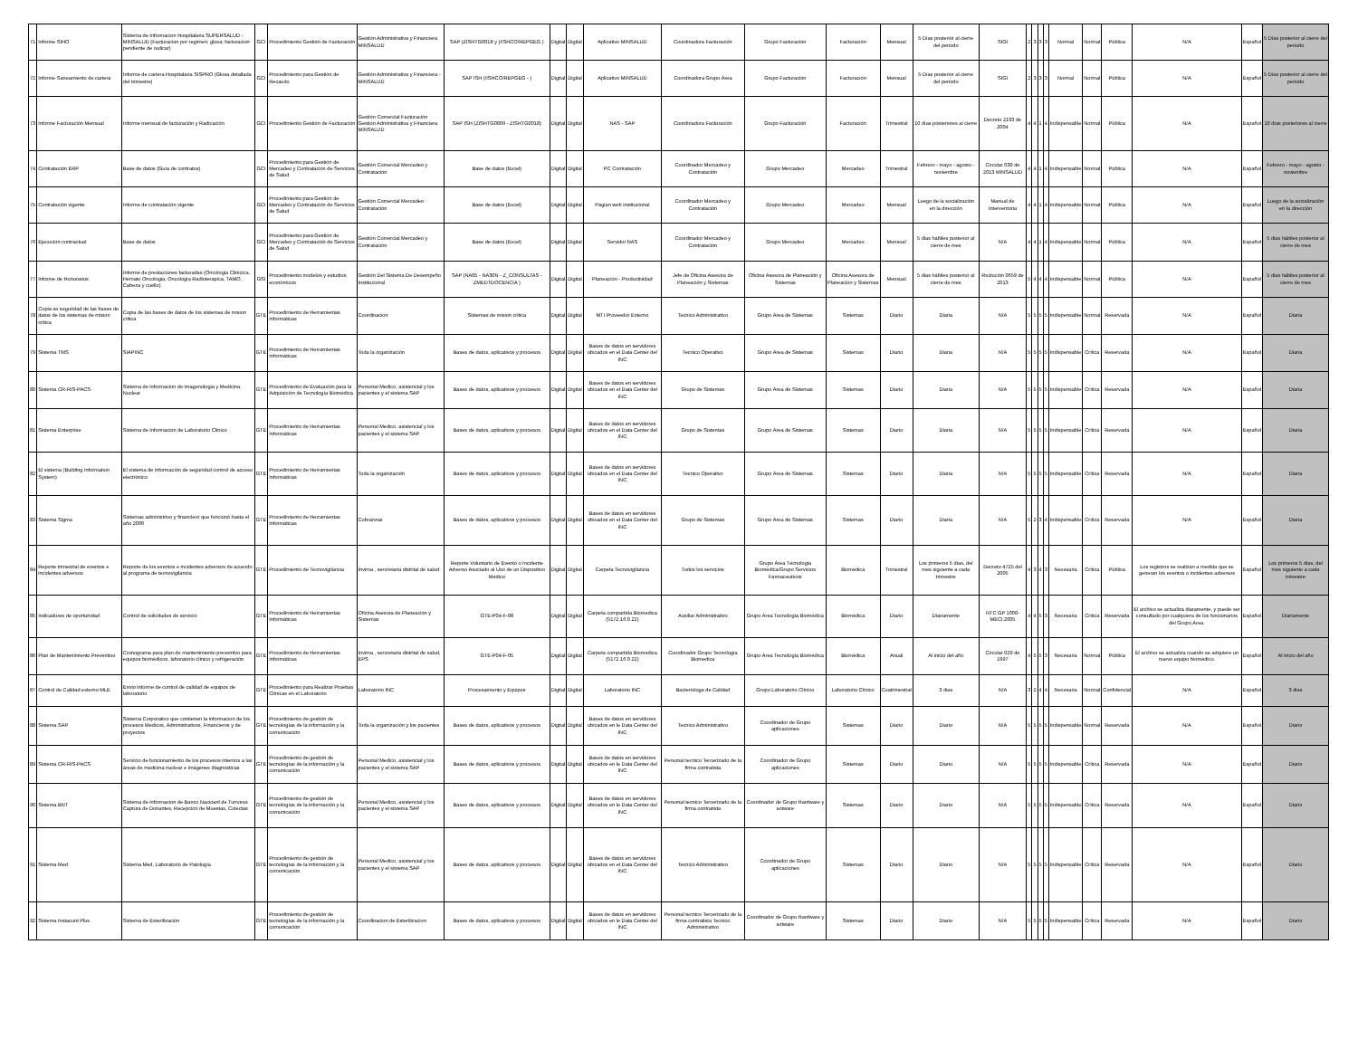| 71 | Informe SIHO | Sistema de Informacion Hospitalaria SUPERSALUD - MINSALUD (Facturacion por regimen; glosa; facturacion pendiente de radicar) | GCI | Procedimiento Gestión de Facturación | Gestión Administrativa y Financiera MINSALUD | SAP (ZISHTG0018 y (/ISHCO/REPGEG ) | Digital | Digital | Aplicativo MINSALUD | Coordinadora Facturación | Grupo Facturación | Facturación | Mensual | 5 Días posterior al cierre del periodo | SIGI | 2 | 3 | 3 | 3 | Normal | Normal | Pública | N/A | Español | 5 Días posterior al cierre del periodo |
| 72 | Informe Saneamiento de cartera | Informe de cartera Hospitalaria SISPRO (Glosa detallada del trimestre) | GCI | Procedimiento para Gestión de Recaudo | Gestión Administrativa y Financiera - MINSALUD | SAP ISH (/ISHCO/REPGEG - ) | Digital | Digital | Aplicativo MINSALUD | Coordinadora Grupo Área | Grupo Facturación | Facturación | Mensual | 5 Días posterior al cierre del periodo | SIGI | 2 | 3 | 3 | 3 | Normal | Normal | Pública | N/A | Español | 5 Días posterior al cierre del periodo |
| 73 | Informe Facturación Mensual | Informe mensual de facturación y Radicación | GCI | Procedimiento Gestión de Facturación | Gestión Comercial Facturación Gestión Administrativa y Financiera MINSALUD | SAP ISH (ZISHTG0009 - ZISHTG0018) | Digital | Digital | NAS - SAP | Coordinadora Facturación | Grupo Facturación | Facturación | Trimestral | 10 días posteriores al cierre | Decreto 2193 de 2004 | 4 | 4 | 1 | 4 | Indispensable | Normal | Pública | N/A | Español | 10 días posteriores al cierre |
| 74 | Contratación ERP | Base de datos (Guía de contratos) | GCI | Procedimiento para Gestión de Mercadeo y Contratación de Servicios de Salud | Gestión Comercial Mercadeo y Contratación | Base de datos (Excel) | Digital | Digital | PC Contratación | Coordinador Mercadeo y Contratación | Grupo Mercadeo | Mercadeo | Trimestral | Febrero - mayo - agosto - noviembre | Circular 030 de 2013 MINSALUD | 4 | 4 | 1 | 4 | Indispensable | Normal | Pública | N/A | Español | Febrero - mayo - agosto - noviembre |
| 75 | Contratación vigente | Informe de contratación vigente | GCI | Procedimiento para Gestión de Mercadeo y Contratación de Servicios de Salud | Gestión Comercial Mercadeo Contratación | Base de datos (Excel) | Digital | Digital | Págian web institucional | Coordinador Mercadeo y Contratación | Grupo Mercadeo | Mercadeo | Mensual | Luego de la socialización en la dirección | Manual de Interventoria | 4 | 4 | 1 | 4 | Indispensable | Normal | Pública | N/A | Español | Luego de la socialización en la dirección |
| 76 | Ejecución contractual | Base de datos | GCI | Procedimiento para Gestión de Mercadeo y Contratación de Servicios de Salud | Gestión Comercial Mercadeo y Contratación | Base de datos (Excel) | Digital | Digital | Servidor NAS | Coordinador Mercadeo y Contratación | Grupo Mercadeo | Mercadeo | Mensual | 5 dias hábiles posterior al cierre de mes | N/A | 4 | 4 | 1 | 4 | Indispensable | Normal | Pública | N/A | Español | 5 dias hábiles posterior al cierre de mes |
| 77 | Informe de Honorarios | Informe de prestaciones facturadas (Oncologia Clinicica, Hemato Oncologia, Oncología Radioterapica, TAMO, Cabeza y cuello) | GSI | Procedimiento modelos y estudios económicos | Gestión Del Sistema De Desempeño Institucional | SAP (NA05 - NA30N - Z_CONSULTAS - ZMEDTDOCENCIA ) | Digital | Digital | Planeación - Productividad | Jefe de Oficina Asesora de Planeación y Sistemas | Oficina Asesora de Planeación y Sistemas | Oficina Asesora de Planeación y Sistemas | Mensual | 5 dias hábiles posterior al cierre de mes | Rsolución 0659 de 2013 | 5 | 4 | 4 | 4 | Indispensable | Normal | Pública | N/A | Español | 5 dias hábiles posterior al cierre de mes |
| 78 | Copia se seguridad de las bases de datos de los sistemas de mision critica | Copia de las bases de datos de los sistemas de mision critica | GTE | Procedimiento de Herramientas Informáticas | Coordinacion | Sistemas de mision critica | Digital | Digital | MTI Proveedor Externo | Tecnico Administrativo | Grupo Área de Sistemas | Sistemas | Diario | Diaria | N/A | 5 | 5 | 5 | 5 | Indispensable | Normal | Reservada | N/A | Español | Diaria |
| 79 | Sistema TMS | SIAPINC | GTE | Procedimiento de Herramientas Informáticas | Toda la organización | Bases de datos, aplicativos y procesos | Digital | Digital | Bases de datos en servidores ubicados en el Data Center del INC | Tecnico Operativo | Grupo Área de Sistemas | Sistemas | Diario | Diaria | N/A | 5 | 5 | 5 | 5 | Indispensable | Crítica | Reservada | N/A | Español | Diaria |
| 80 | Sistema CR-RIS-PACS | Sistema de informacion de imagenologia y Medicina Nuclear | GTE | Procedimiento de Evaluación para la Adquisición de Tecnología Biomédica | Personal Medico, asistencial y los pacientes y el sistema SAP | Bases de datos, aplicativos y procesos | Digital | Digital | Bases de datos en servidores ubicados en el Data Center del INC | Grupo de Sistemas | Grupo Área de Sistemas | Sistemas | Diario | Diaria | N/A | 5 | 5 | 5 | 5 | Indispensable | Crítica | Reservada | N/A | Español | Diaria |
| 81 | Sistema Enterprise | Sistema de Informacion de Laboratorio Clinico | GTE | Procedimiento de Herramientas Informáticas | Personal Medico, asistencial y los pacientes y el sistema SAP | Bases de datos, aplicativos y procesos | Digital | Digital | Bases de datos en servidores ubicados en el Data Center del INC | Grupo de Sistemas | Grupo Área de Sistemas | Sistemas | Diario | Diaria | N/A | 5 | 5 | 5 | 5 | Indispensable | Crítica | Reservada | N/A | Español | Diaria |
| 82 | El sistema (Building Information System) | El sistema de información de seguridad control de acceso electrónico | GTE | Procedimiento de Herramientas Informáticas | Toda la organización | Bases de datos, aplicativos y procesos | Digital | Digital | Bases de datos en servidores ubicados en el Data Center del INC | Tecnico Operativo | Grupo Área de Sistemas | Sistemas | Diario | Diaria | N/A | 5 | 5 | 5 | 5 | Indispensable | Crítica | Reservada | N/A | Español | Diaria |
| 83 | Sistema Sigma | Sistemas administrivo y financiero que funcionó hasta el año 2006 | GTE | Procedimiento de Herramientas Informáticas | Cobranzas | Bases de datos, aplicativos y procesos | Digital | Digital | Bases de datos en servidores ubicados en el Data Center del INC | Grupo de Sistemas | Grupo Área de Sistemas | Sistemas | Diario | Diaria | N/A | 5 | 2 | 3 | 4 | Indispensable | Crítica | Reservada | N/A | Español | Diaria |
| 84 | Reporte trimestral de eventos e incidentes adversos | Reporte de los eventos e incidentes adversos de acuerdo al programa de tecnovigilancia | GTE | Procedimiento de Tecnovigilancia | Invima , sercretaria distrital de salud | Reporte Voluntario de Evento o Incidente Adverso Asociado al Uso de un Dispositivo Médico | Digital | Digital | Carpeta Tecnovigilancia | Todos los servicios | Grupo Área Técnologia Biomédica/Grupo Servicios Farmaceuticos | Biomédica | Trimestral | Los primeros 5 días, del mes siguiente a cada trimestre | Decreto 4725 del 2005 | 4 | 3 | 4 | 3 | Necesaria | Crítica | Pública | Los registros se realizan a medida que se generan los eventos o incidentes adversos | Español | Los primeros 5 días, del mes siguiente a cada trimestre |
| 85 | Indicadores de oportunidad | Control de solicitudes de servicio | GTE | Procedimiento de Herramientas Informáticas | Oficina Asesora de Planeación y Sistemas | GTE-P04-F-08 | Digital | Digital | Carpeta compartida Biomedica (\\172.16.0.22) | Auxiliar Administrativo | Grupo Área Tecnología Biomédica | Biomédica | Diario | Diariamente | NTC GP 1000- MECI:2005 | 4 | 4 | 5 | 3 | Necesaria | Crítica | Reservada | El archivo se actualiza diaramente, y puede ser consultado por cualquiera de los funcionarios del Grupo Área. | Español | Diariamente |
| 86 | Plan de Mantenimiento Preventivo | Cronograma para plan de mantenimiento preventivo para equipos biomédicos, laboratorio clínico y refrigeración | GTE | Procedimiento de Herramientas Informáticas | Invima , sercretaria distrital de salud, EPS | GTE-P04-F-05 | Digital | Digital | Carpeta compartida Biomedica (\\172.16.0.22) | Coordinador Grupo Tecnología Biomedica | Grupo Área Tecnología Biomédica | Biomédica | Anual | Al inicio del año | Circular 029 de 1997 | 4 | 5 | 5 | 3 | Necesaria | Normal | Pública | El archivo se actualiza cuando se adquiere un nuevo equipo biomédico. | Español | Al inicio del año |
| 87 | Control de Calidad externo MLE | Envio informe de control de calidad de equipos de laboratorio | GTE | Procedimiento para Realizar Pruebas Clínicas en el Laboratorio | Laboratorio INC | Procesamiento y Equipos | Digital | Digital | Laboratorio INC | Bacteriologa de Calidad | Grupo Laboratorio Clínico | Laboratorio Clínico | Cuatrimestral | 3 dias | N/A | 3 | 2 | 4 | 4 | Necesaria | Normal | Confidencial | N/A | Español | 3 dias |
| 88 | Sistema SAP | Sistema Corporativo que contienen la informacion de los procesos Medicos, Administrativos, Financieros y de proyectos | GTE | Procedimiento de gestión de tecnologías de la información y la comunicación | Toda la organización y los pacientes | Bases de datos, aplicativos y procesos | Digital | Digital | Bases de datos en servidores ubicados en le Data Center del INC | Tecnico Administrativo | Coordinador de Grupo aplicaciones | Sistemas | Diario | Diario | N/A | 5 | 5 | 5 | 5 | Indispensable | Normal | Reservada | N/A | Español | Diario |
| 89 | Sistema CR-RIS-PACS | Servicio de funcionamiento de los procesos internos a las áreas de medicina nuclear e imágenes diagnosticas | GTE | Procedimiento de gestión de tecnologías de la información y la comunicación | Personal Medico, asistencial y los pacientes y el sistema SAP | Bases de datos, aplicativos y procesos | Digital | Digital | Bases de datos en servidores ubicados en le Data Center del INC | Personal tecnico Tercerizado de la firma contratista | Coordinador de Grupo aplicaciones | Sistemas | Diario | Diario | N/A | 5 | 5 | 5 | 5 | Indispensable | Crítica | Reservada | N/A | Español | Diario |
| 90 | Sistema BNT | Sistema de informacion de Banco Nacioanl de Tumores Captura de Donantes, Recepción de Muestas, Colectas | GTE | Procedimiento de gestión de tecnologías de la información y la comunicación | Personal Medico, asistencial y los pacientes y el sistema SAP | Bases de datos, aplicativos y procesos | Digital | Digital | Bases de datos en servidores ubicados en le Data Center del INC | Personal tecnico Tercerizado de la firma contratista | Coordinador de Grupo Hardware y sotware | Sistemas | Diario | Diario | N/A | 5 | 5 | 5 | 5 | Indispensable | Crítica | Reservada | N/A | Español | Diario |
| 91 | Sistema Med | Sistema Med, Laboratorio de Patología | GTE | Procedimiento de gestión de tecnologías de la información y la comunicación | Personal Medico, asistencial y los pacientes y el sistema SAP | Bases de datos, aplicativos y procesos | Digital | Digital | Bases de datos en servidores ubicados en el Data Center del INC | Tecnico Administrativo | Coordinador de Grupo aplicaciones | Sistemas | Diario | Diario | N/A | 5 | 5 | 5 | 5 | Indispensable | Crítica | Reservada | N/A | Español | Diario |
| 92 | Sistema Instacunt Plus | Sistema de Esterilización | GTE | Procedimiento de gestión de tecnologías de la información y la comunicación | Coordinacion de Esterilizacion | Bases de datos, aplicativos y procesos | Digital | Digital | Bases de datos en servidores ubicados en le Data Center del INC | Personal tecnico Tercerizado de la firma contratista Tecnico Administrativo | Coordinador de Grupo Hardware y sotware | Sistemas | Diario | Diario | N/A | 5 | 5 | 5 | 5 | Indispensable | Crítica | Reservada | N/A | Español | Diario |